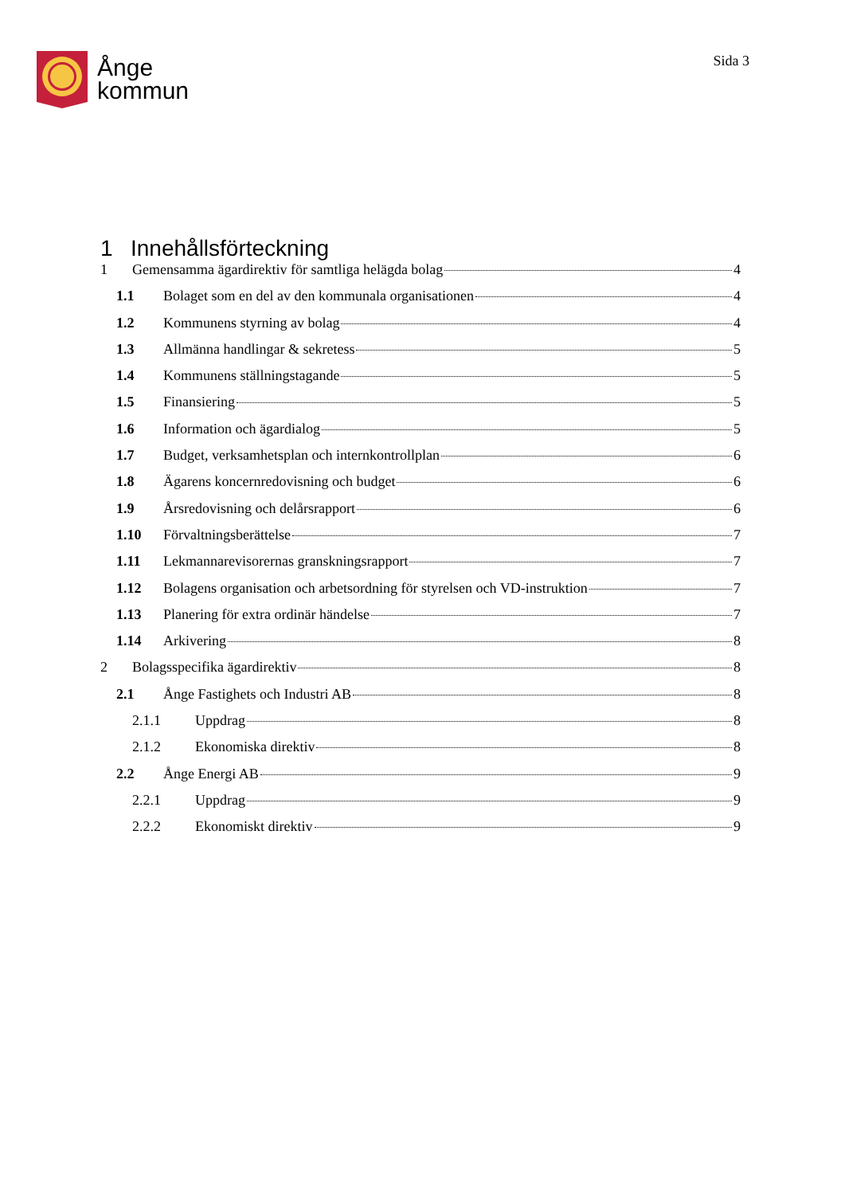Ånge
kommun
Sida 3
1 Innehållsförteckning
1 Gemensamma ägardirektiv för samtliga helägda bolag 4
1.1 Bolaget som en del av den kommunala organisationen 4
1.2 Kommunens styrning av bolag 4
1.3 Allmänna handlingar & sekretess 5
1.4 Kommunens ställningstagande 5
1.5 Finansiering 5
1.6 Information och ägardialog 5
1.7 Budget, verksamhetsplan och internkontrollplan 6
1.8 Ägarens koncernredovisning och budget 6
1.9 Årsredovisning och delårsrapport 6
1.10 Förvaltningsberättelse 7
1.11 Lekmannarevisorernas granskningsrapport 7
1.12 Bolagens organisation och arbetsordning för styrelsen och VD-instruktion 7
1.13 Planering för extra ordinär händelse 7
1.14 Arkivering 8
2 Bolagsspecifika ägardirektiv 8
2.1 Ånge Fastighets och Industri AB 8
2.1.1 Uppdrag 8
2.1.2 Ekonomiska direktiv 8
2.2 Ånge Energi AB 9
2.2.1 Uppdrag 9
2.2.2 Ekonomiskt direktiv 9